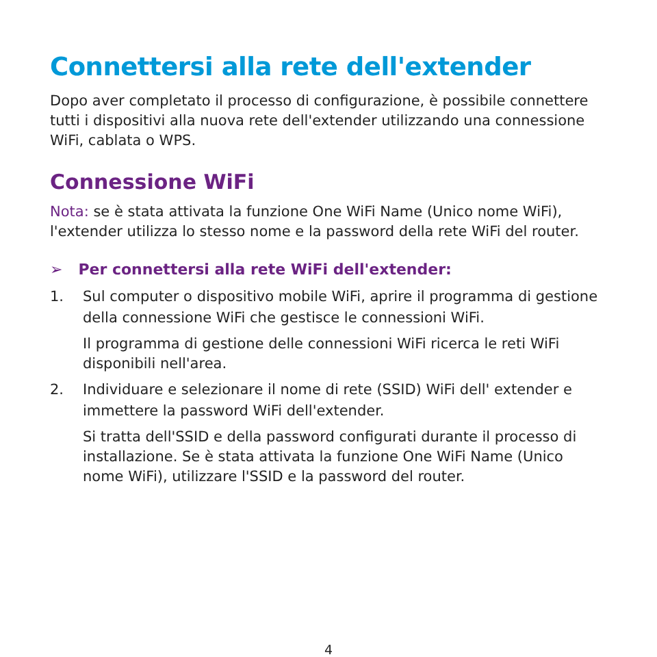Connettersi alla rete dell'extender
Dopo aver completato il processo di configurazione, è possibile connettere tutti i dispositivi alla nuova rete dell'extender utilizzando una connessione WiFi, cablata o WPS.
Connessione WiFi
Nota: se è stata attivata la funzione One WiFi Name (Unico nome WiFi), l'extender utilizza lo stesso nome e la password della rete WiFi del router.
➢ Per connettersi alla rete WiFi dell'extender:
1. Sul computer o dispositivo mobile WiFi, aprire il programma di gestione della connessione WiFi che gestisce le connessioni WiFi.
Il programma di gestione delle connessioni WiFi ricerca le reti WiFi disponibili nell'area.
2. Individuare e selezionare il nome di rete (SSID) WiFi dell' extender e immettere la password WiFi dell'extender.
Si tratta dell'SSID e della password configurati durante il processo di installazione. Se è stata attivata la funzione One WiFi Name (Unico nome WiFi), utilizzare l'SSID e la password del router.
4